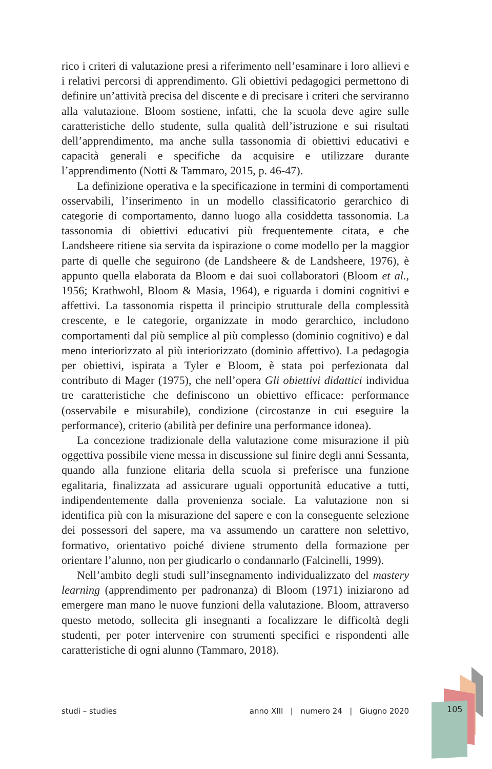rico i criteri di valutazione presi a riferimento nell’esaminare i loro allievi e i relativi percorsi di apprendimento. Gli obiettivi pedagogici permettono di definire un’attività precisa del discente e di precisare i criteri che serviranno alla valutazione. Bloom sostiene, infatti, che la scuola deve agire sulle caratteristiche dello studente, sulla qualità dell’istruzione e sui risultati dell’apprendimento, ma anche sulla tassonomia di obiettivi educativi e capacità generali e specifiche da acquisire e utilizzare durante l’apprendimento (Notti & Tammaro, 2015, p. 46-47).
La definizione operativa e la specificazione in termini di comportamenti osservabili, l’inserimento in un modello classificatorio gerarchico di categorie di comportamento, danno luogo alla cosiddetta tassonomia. La tassonomia di obiettivi educativi più frequentemente citata, e che Landsheere ritiene sia servita da ispirazione o come modello per la maggior parte di quelle che seguirono (de Landsheere & de Landsheere, 1976), è appunto quella elaborata da Bloom e dai suoi collaboratori (Bloom et al., 1956; Krathwohl, Bloom & Masia, 1964), e riguarda i domini cognitivi e affettivi. La tassonomia rispetta il principio strutturale della complessità crescente, e le categorie, organizzate in modo gerarchico, includono comportamenti dal più semplice al più complesso (dominio cognitivo) e dal meno interiorizzato al più interiorizzato (dominio affettivo). La pedagogia per obiettivi, ispirata a Tyler e Bloom, è stata poi perfezionata dal contributo di Mager (1975), che nell’opera Gli obiettivi didattici individua tre caratteristiche che definiscono un obiettivo efficace: performance (osservabile e misurabile), condizione (circostanze in cui eseguire la performance), criterio (abilità per definire una performance idonea).
La concezione tradizionale della valutazione come misurazione il più oggettiva possibile viene messa in discussione sul finire degli anni Sessanta, quando alla funzione elitaria della scuola si preferisce una funzione egalitaria, finalizzata ad assicurare uguali opportunità educative a tutti, indipendentemente dalla provenienza sociale. La valutazione non si identifica più con la misurazione del sapere e con la conseguente selezione dei possessori del sapere, ma va assumendo un carattere non selettivo, formativo, orientativo poiché diviene strumento della formazione per orientare l’alunno, non per giudicarlo o condannarlo (Falcinelli, 1999).
Nell’ambito degli studi sull’insegnamento individualizzato del mastery learning (apprendimento per padronanza) di Bloom (1971) iniziarono ad emergere man mano le nuove funzioni della valutazione. Bloom, attraverso questo metodo, sollecita gli insegnanti a focalizzare le difficoltà degli studenti, per poter intervenire con strumenti specifici e rispondenti alle caratteristiche di ogni alunno (Tammaro, 2018).
studi – studies anno XIII | numero 24 | Giugno 2020 105